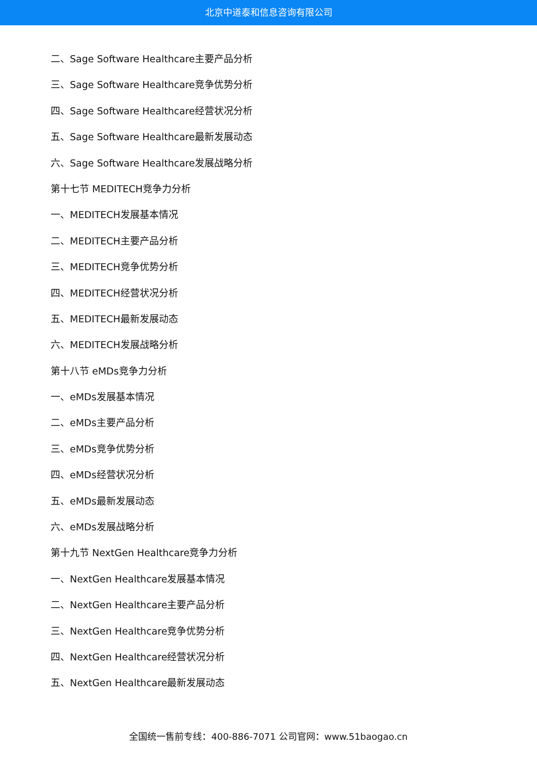北京中道泰和信息咨询有限公司
二、Sage Software Healthcare主要产品分析
三、Sage Software Healthcare竞争优势分析
四、Sage Software Healthcare经营状况分析
五、Sage Software Healthcare最新发展动态
六、Sage Software Healthcare发展战略分析
第十七节 MEDITECH竞争力分析
一、MEDITECH发展基本情况
二、MEDITECH主要产品分析
三、MEDITECH竞争优势分析
四、MEDITECH经营状况分析
五、MEDITECH最新发展动态
六、MEDITECH发展战略分析
第十八节 eMDs竞争力分析
一、eMDs发展基本情况
二、eMDs主要产品分析
三、eMDs竞争优势分析
四、eMDs经营状况分析
五、eMDs最新发展动态
六、eMDs发展战略分析
第十九节 NextGen Healthcare竞争力分析
一、NextGen Healthcare发展基本情况
二、NextGen Healthcare主要产品分析
三、NextGen Healthcare竞争优势分析
四、NextGen Healthcare经营状况分析
五、NextGen Healthcare最新发展动态
全国统一售前专线：400-886-7071 公司官网：www.51baogao.cn